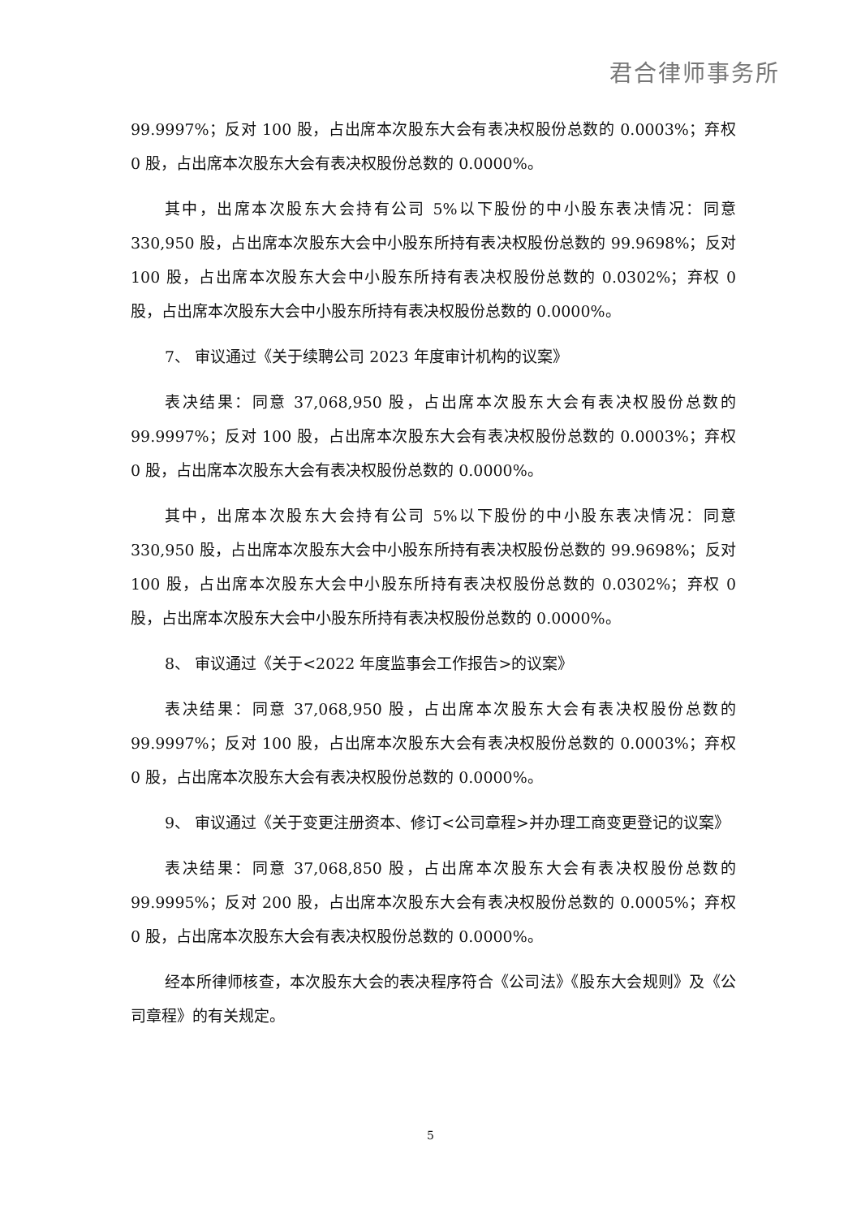君合律师事务所
99.9997%；反对 100 股，占出席本次股东大会有表决权股份总数的 0.0003%；弃权 0 股，占出席本次股东大会有表决权股份总数的 0.0000%。
其中，出席本次股东大会持有公司 5%以下股份的中小股东表决情况：同意 330,950 股，占出席本次股东大会中小股东所持有表决权股份总数的 99.9698%；反对 100 股，占出席本次股东大会中小股东所持有表决权股份总数的 0.0302%；弃权 0 股，占出席本次股东大会中小股东所持有表决权股份总数的 0.0000%。
7、 审议通过《关于续聘公司 2023 年度审计机构的议案》
表决结果：同意 37,068,950 股，占出席本次股东大会有表决权股份总数的 99.9997%；反对 100 股，占出席本次股东大会有表决权股份总数的 0.0003%；弃权 0 股，占出席本次股东大会有表决权股份总数的 0.0000%。
其中，出席本次股东大会持有公司 5%以下股份的中小股东表决情况：同意 330,950 股，占出席本次股东大会中小股东所持有表决权股份总数的 99.9698%；反对 100 股，占出席本次股东大会中小股东所持有表决权股份总数的 0.0302%；弃权 0 股，占出席本次股东大会中小股东所持有表决权股份总数的 0.0000%。
8、 审议通过《关于<2022 年度监事会工作报告>的议案》
表决结果：同意 37,068,950 股，占出席本次股东大会有表决权股份总数的 99.9997%；反对 100 股，占出席本次股东大会有表决权股份总数的 0.0003%；弃权 0 股，占出席本次股东大会有表决权股份总数的 0.0000%。
9、 审议通过《关于变更注册资本、修订<公司章程>并办理工商变更登记的议案》
表决结果：同意 37,068,850 股，占出席本次股东大会有表决权股份总数的 99.9995%；反对 200 股，占出席本次股东大会有表决权股份总数的 0.0005%；弃权 0 股，占出席本次股东大会有表决权股份总数的 0.0000%。
经本所律师核查，本次股东大会的表决程序符合《公司法》《股东大会规则》及《公司章程》的有关规定。
5